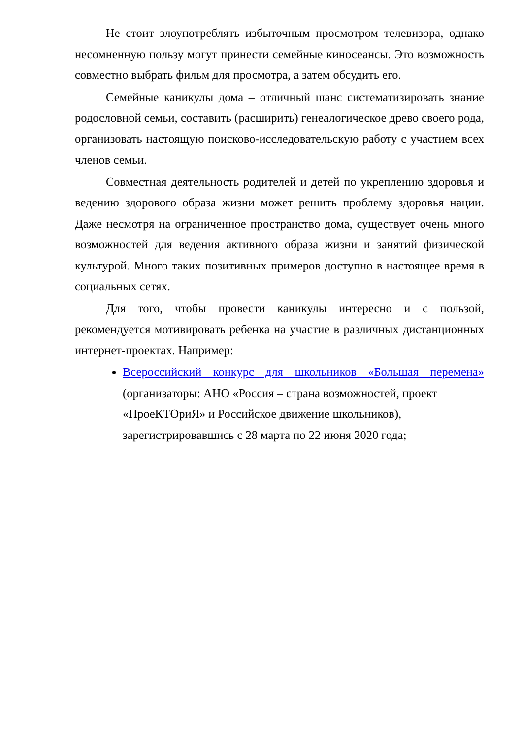Не стоит злоупотреблять избыточным просмотром телевизора, однако несомненную пользу могут принести семейные киносеансы. Это возможность совместно выбрать фильм для просмотра, а затем обсудить его.
Семейные каникулы дома – отличный шанс систематизировать знание родословной семьи, составить (расширить) генеалогическое древо своего рода, организовать настоящую поисково-исследовательскую работу с участием всех членов семьи.
Совместная деятельность родителей и детей по укреплению здоровья и ведению здорового образа жизни может решить проблему здоровья нации. Даже несмотря на ограниченное пространство дома, существует очень много возможностей для ведения активного образа жизни и занятий физической культурой. Много таких позитивных примеров доступно в настоящее время в социальных сетях.
Для того, чтобы провести каникулы интересно и с пользой, рекомендуется мотивировать ребенка на участие в различных дистанционных интернет-проектах. Например:
Всероссийский конкурс для школьников «Большая перемена»
(организаторы: АНО «Россия – страна возможностей, проект «ПроеКТОриЯ» и Российское движение школьников), зарегистрировавшись с 28 марта по 22 июня 2020 года;